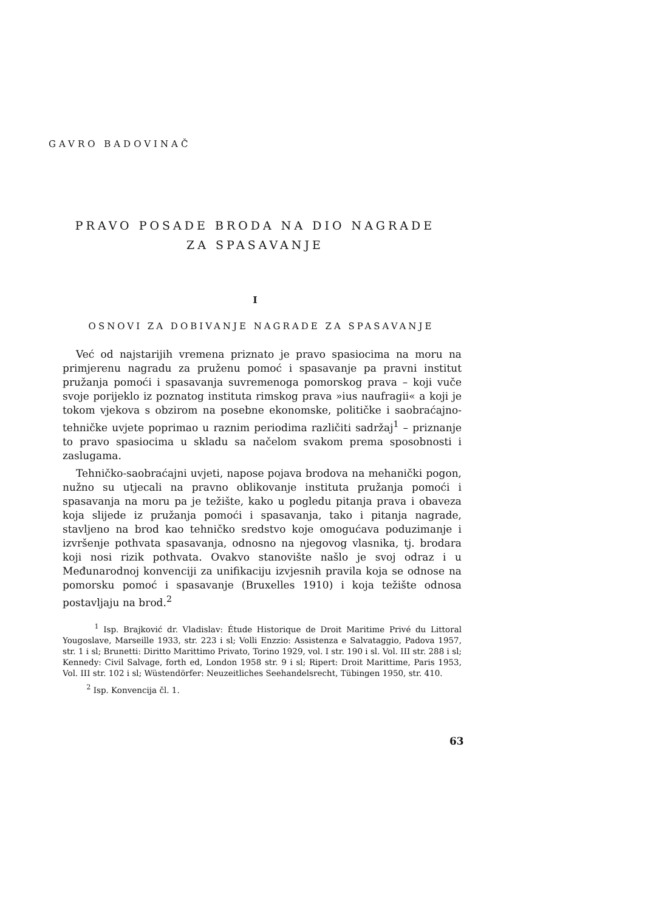GAVRO BADOVINAČ
PRAVO POSADE BRODA NA DIO NAGRADE ZA SPASAVANJE
I
OSNOVI ZA DOBIVANJE NAGRADE ZA SPASAVANJE
Već od najstarijih vremena priznato je pravo spasiocima na moru na primjerenu nagradu za pruženu pomoć i spasavanje pa pravni institut pružanja pomoći i spasavanja suvremenoga pomorskog prava – koji vuče svoje porijeklo iz poznatog instituta rimskog prava »ius naufragii« a koji je tokom vjekova s obzirom na posebne ekonomske, političke i saobraćajno-tehničke uvjete poprimao u raznim periodima različiti sadržaj<sup>1</sup> – priznanje to pravo spasiocima u skladu sa načelom svakom prema sposobnosti i zaslugama.
Tehničko-saobraćajni uvjeti, napose pojava brodova na mehanički pogon, nužno su utjecali na pravno oblikovanje instituta pružanja pomoći i spasavanja na moru pa je težište, kako u pogledu pitanja prava i obaveza koja slijede iz pružanja pomoći i spasavanja, tako i pitanja nagrade, stavljeno na brod kao tehničko sredstvo koje omogućava poduzimanje i izvršenje pothvata spasavanja, odnosno na njegovog vlasnika, tj. brodara koji nosi rizik pothvata. Ovakvo stanovište našlo je svoj odraz i u Međunarodnoj konvenciji za unifikaciju izvjesnih pravila koja se odnose na pomorsku pomoć i spasavanje (Bruxelles 1910) i koja težište odnosa postavljaju na brod.<sup>2</sup>
<sup>1</sup> Isp. Brajković dr. Vladislav: Étude Historique de Droit Maritime Privé du Littoral Yougoslave, Marseille 1933, str. 223 i sl; Volli Enzzio: Assistenza e Salvataggio, Padova 1957, str. 1 i sl; Brunetti: Diritto Marittimo Privato, Torino 1929, vol. I str. 190 i sl. Vol. III str. 288 i sl; Kennedy: Civil Salvage, forth ed, London 1958 str. 9 i sl; Ripert: Droit Marittime, Paris 1953, Vol. III str. 102 i sl; Wüstendörfer: Neuzeitliches Seehandelsrecht, Tübingen 1950, str. 410.
<sup>2</sup> Isp. Konvencija čl. 1.
63